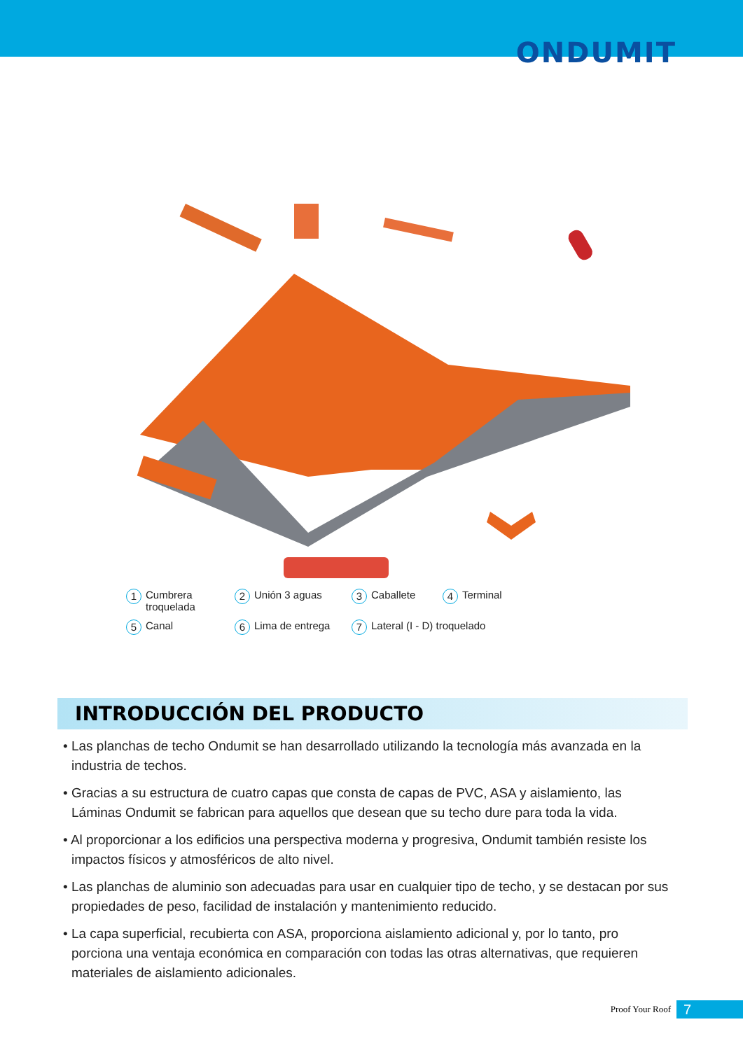ONDUMIT
1 Cumbrera
troquelada
2 Unión 3 aguas
3 Caballete
4 Terminal
5 Canal
6 Lima de entrega
7 Lateral (I - D) troquelado
INTRODUCCIÓN DEL PRODUCTO
• Las planchas de techo Ondumit se han desarrollado utilizando la tecnología más avanzada en la industria de techos.
• Gracias a su estructura de cuatro capas que consta de capas de PVC, ASA y aislamiento, las Láminas Ondumit se fabrican para aquellos que desean que su techo dure para toda la vida.
• Al proporcionar a los edificios una perspectiva moderna y progresiva, Ondumit también resiste los impactos físicos y atmosféricos de alto nivel.
• Las planchas de aluminio son adecuadas para usar en cualquier tipo de techo, y se destacan por sus propiedades de peso, facilidad de instalación y mantenimiento reducido.
• La capa superficial, recubierta con ASA, proporciona aislamiento adicional y, por lo tanto, pro porciona una ventaja económica en comparación con todas las otras alternativas, que requieren materiales de aislamiento adicionales.
Proof Your Roof 7